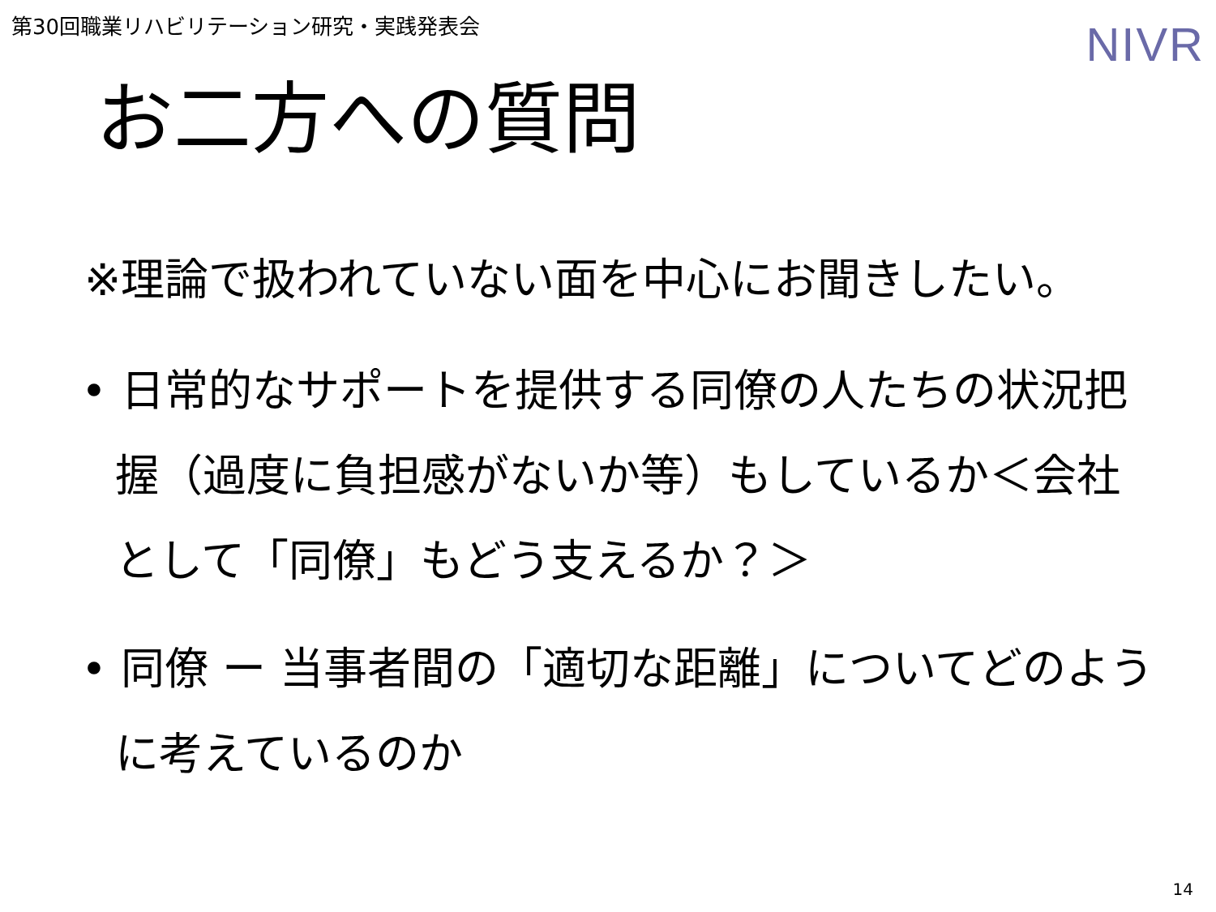第30回職業リハビリテーション研究・実践発表会
NIVR
お二方への質問
※理論で扱われていない面を中心にお聞きしたい。
• 日常的なサポートを提供する同僚の人たちの状況把握（過度に負担感がないか等）もしているか＜会社として「同僚」もどう支えるか？＞
• 同僚 ー 当事者間の「適切な距離」についてどのように考えているのか
14